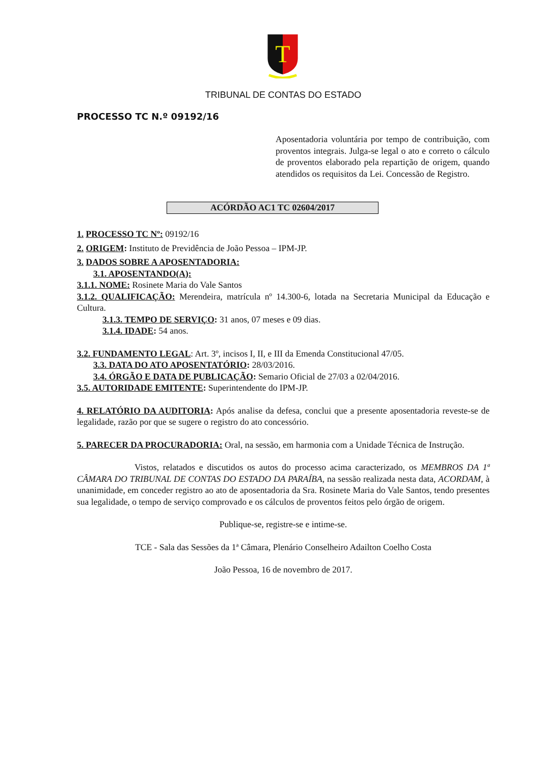T
TRIBUNAL DE CONTAS DO ESTADO
PROCESSO TC N.º 09192/16
Aposentadoria voluntária por tempo de contribuição, com proventos integrais. Julga-se legal o ato e correto o cálculo de proventos elaborado pela repartição de origem, quando atendidos os requisitos da Lei. Concessão de Registro.
ACÓRDÃO AC1 TC 02604/2017
1. PROCESSO TC Nº: 09192/16
2. ORIGEM: Instituto de Previdência de João Pessoa – IPM-JP.
3. DADOS SOBRE A APOSENTADORIA:
3.1. APOSENTANDO(A):
3.1.1. NOME: Rosinete Maria do Vale Santos
3.1.2. QUALIFICAÇÃO: Merendeira, matrícula nº 14.300-6, lotada na Secretaria Municipal da Educação e Cultura.
3.1.3. TEMPO DE SERVIÇO: 31 anos, 07 meses e 09 dias.
3.1.4. IDADE: 54 anos.
3.2. FUNDAMENTO LEGAL: Art. 3º, incisos I, II, e III da Emenda Constitucional 47/05.
3.3. DATA DO ATO APOSENTATÓRIO: 28/03/2016.
3.4. ÓRGÃO E DATA DE PUBLICAÇÃO: Semario Oficial de 27/03 a 02/04/2016.
3.5. AUTORIDADE EMITENTE: Superintendente do IPM-JP.
4. RELATÓRIO DA AUDITORIA: Após analise da defesa, conclui que a presente aposentadoria reveste-se de legalidade, razão por que se sugere o registro do ato concessório.
5. PARECER DA PROCURADORIA: Oral, na sessão, em harmonia com a Unidade Técnica de Instrução.
Vistos, relatados e discutidos os autos do processo acima caracterizado, os MEMBROS DA 1ª CÂMARA DO TRIBUNAL DE CONTAS DO ESTADO DA PARAÍBA, na sessão realizada nesta data, ACORDAM, à unanimidade, em conceder registro ao ato de aposentadoria da Sra. Rosinete Maria do Vale Santos, tendo presentes sua legalidade, o tempo de serviço comprovado e os cálculos de proventos feitos pelo órgão de origem.
Publique-se, registre-se e intime-se.
TCE - Sala das Sessões da 1ª Câmara, Plenário Conselheiro Adailton Coelho Costa
João Pessoa, 16 de novembro de 2017.